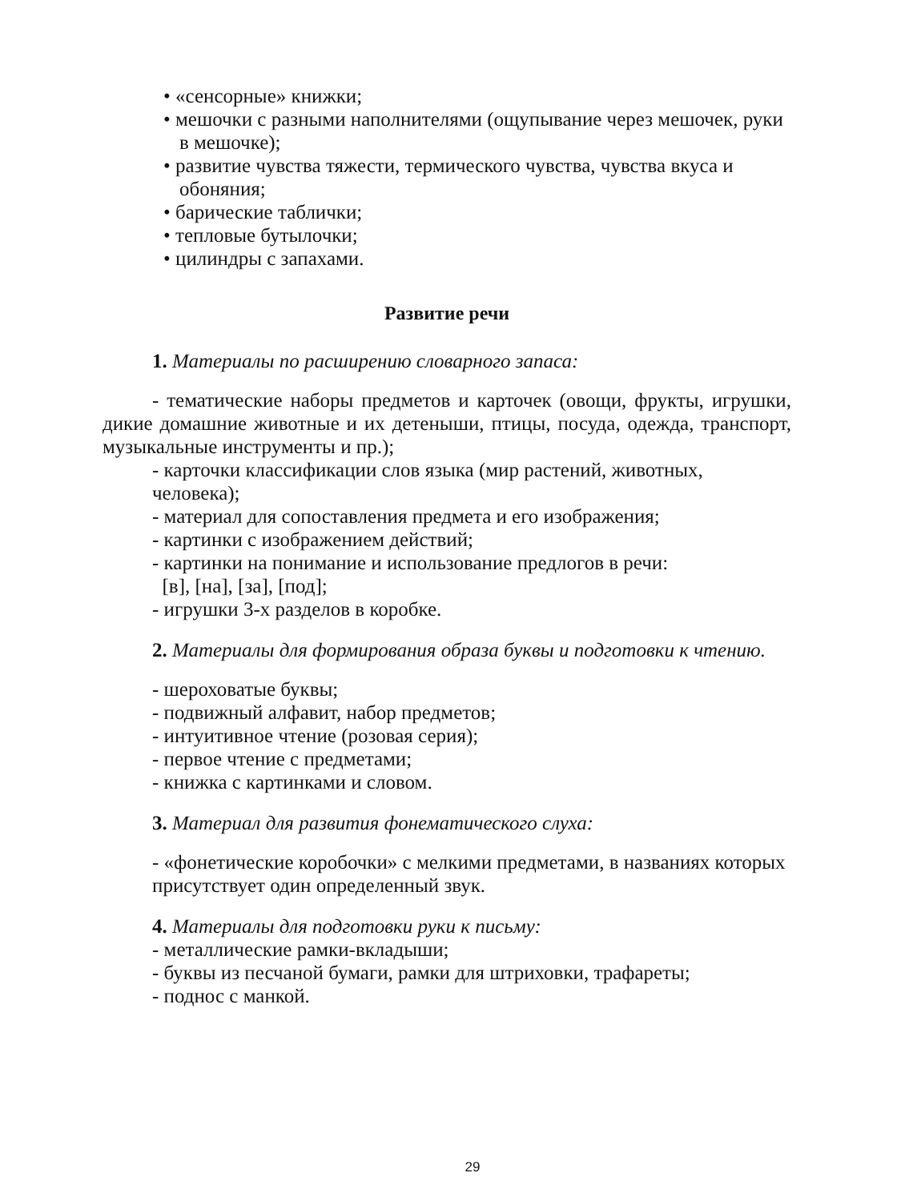• «сенсорные» книжки;
• мешочки с разными наполнителями (ощупывание через мешочек, руки в мешочке);
• развитие чувства тяжести, термического чувства, чувства вкуса и обоняния;
• барические таблички;
• тепловые бутылочки;
• цилиндры с запахами.
Развитие речи
1. Материалы по расширению словарного запаса:
- тематические наборы предметов и карточек (овощи, фрукты, игрушки, дикие домашние животные и их детеныши, птицы, посуда, одежда, транспорт, музыкальные инструменты и пр.);
- карточки классификации слов языка (мир растений, животных, человека);
- материал для сопоставления предмета и его изображения;
- картинки с изображением действий;
- картинки на понимание и использование предлогов в речи:
[в], [на], [за], [под];
- игрушки 3-х разделов в коробке.
2. Материалы для формирования образа буквы и подготовки к чтению.
- шероховатые буквы;
- подвижный алфавит, набор предметов;
- интуитивное чтение (розовая серия);
- первое чтение с предметами;
- книжка с картинками и словом.
3. Материал для развития фонематического слуха:
- «фонетические коробочки» с мелкими предметами, в названиях которых присутствует один определенный звук.
4. Материалы для подготовки руки к письму:
- металлические рамки-вкладыши;
- буквы из песчаной бумаги, рамки для штриховки, трафареты;
- поднос с манкой.
29